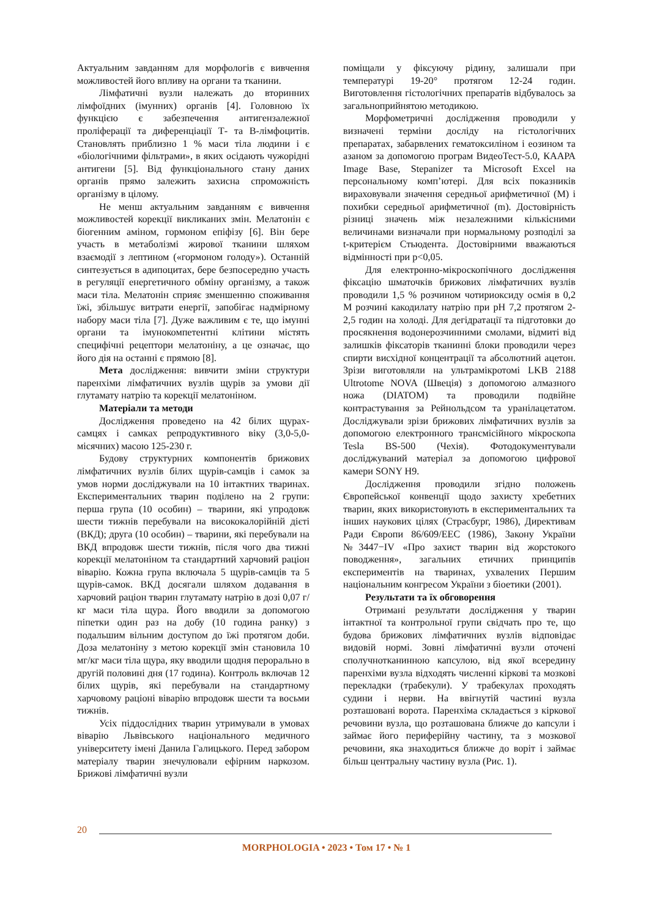Актуальним завданням для морфологів є вивчення можливостей його впливу на органи та тканини.
Лімфатичні вузли належать до вторинних лімфоїдних (імунних) органів [4]. Головною їх функцією є забезпечення антигензалежної проліферації та диференціації Т- та В-лімфоцитів. Становлять приблизно 1 % маси тіла людини і є «біологічними фільтрами», в яких осідають чужорідні антигени [5]. Від функціонального стану даних органів прямо залежить захисна спроможність організму в цілому.
Не менш актуальним завданням є вивчення можливостей корекції викликаних змін. Мелатонін є біогенним аміном, гормоном епіфізу [6]. Він бере участь в метаболізмі жирової тканини шляхом взаємодії з лептином («гормоном голоду»). Останній синтезується в адипоцитах, бере безпосередню участь в регуляції енергетичного обміну організму, а також маси тіла. Мелатонін сприяє зменшенню споживання їжі, збільшує витрати енергії, запобігає надмірному набору маси тіла [7]. Дуже важливим є те, що імунні органи та імунокомпетентні клітини містять специфічні рецептори мелатоніну, а це означає, що його дія на останні є прямою [8].
Мета дослідження: вивчити зміни структури паренхіми лімфатичних вузлів щурів за умови дії глутамату натрію та корекції мелатоніном.
Матеріали та методи
Дослідження проведено на 42 білих щурах-самцях і самках репродуктивного віку (3,0-5,0-місячних) масою 125-230 г.
Будову структурних компонентів брижових лімфатичних вузлів білих щурів-самців і самок за умов норми досліджували на 10 інтактних тваринах. Експериментальних тварин поділено на 2 групи: перша група (10 особин) – тварини, які упродовж шести тижнів перебували на висококалорійній дієті (ВКД); друга (10 особин) – тварини, які перебували на ВКД впродовж шести тижнів, після чого два тижні корекції мелатоніном та стандартний харчовий раціон віварію. Кожна група включала 5 щурів-самців та 5 щурів-самок. ВКД досягали шляхом додавання в харчовий раціон тварин глутамату натрію в дозі 0,07 г/кг маси тіла щура. Його вводили за допомогою піпетки один раз на добу (10 година ранку) з подальшим вільним доступом до їжі протягом доби. Доза мелатоніну з метою корекції змін становила 10 мг/кг маси тіла щура, яку вводили щодня перорально в другій половині дня (17 година). Контроль включав 12 білих щурів, які перебували на стандартному харчовому раціоні віварію впродовж шести та восьми тижнів.
Усіх піддослідних тварин утримували в умовах віварію Львівського національного медичного університету імені Данила Галицького. Перед забором матеріалу тварин знечулювали ефірним наркозом. Брижові лімфатичні вузли
поміщали у фіксуючу рідину, залишали при температурі 19-20° протягом 12-24 годин. Виготовлення гістологічних препаратів відбувалось за загальноприйнятою методикою.
Морфометричні дослідження проводили у визначені терміни досліду на гістологічних препаратах, забарвлених гематоксиліном і еозином та азаном за допомогою програм ВидеоТест-5.0, КААРА Image Base, Stepanizer та Microsoft Excel на персональному комп’ютері. Для всіх показників вираховували значення середньої арифметичної (М) і похибки середньої арифметичної (m). Достовірність різниці значень між незалежними кількісними величинами визначали при нормальному розподілі за t-критерієм Стьюдента. Достовірними вважаються відмінності при р<0,05.
Для електронно-мікроскопічного дослідження фіксацію шматочків брижових лімфатичних вузлів проводили 1,5 % розчином чотириоксиду осмія в 0,2 М розчині какодилату натрію при рН 7,2 протягом 2-2,5 годин на холоді. Для дегідратації та підготовки до просякнення водонерозчинними смолами, відмиті від залишків фіксаторів тканинні блоки проводили через спирти висхідної концентрації та абсолютний ацетон. Зрізи виготовляли на ультрамікротомі LKB 2188 Ultrotome NOVA (Швеція) з допомогою алмазного ножа (DIATOM) та проводили подвійне контрастування за Рейнольдсом та уранілацетатом. Досліджували зрізи брижових лімфатичних вузлів за допомогою електронного трансмісійного мікроскопа Tesla BS-500 (Чехія). Фотодокументували досліджуваний матеріал за допомогою цифрової камери SONY H9.
Дослідження проводили згідно положень Європейської конвенції щодо захисту хребетних тварин, яких використовують в експериментальних та інших наукових цілях (Страсбург, 1986), Директивам Ради Європи 86/609/ЕЕС (1986), Закону України №3447−IV «Про захист тварин від жорстокого поводження», загальних етичних принципів експериментів на тваринах, ухвалених Першим національним конгресом України з біоетики (2001).
Результати та їх обговорення
Отримані результати дослідження у тварин інтактної та контрольної групи свідчать про те, що будова брижових лімфатичних вузлів відповідає видовій нормі. Зовні лімфатичні вузли оточені сполучнотканинною капсулою, від якої всередину паренхіми вузла відходять численні кіркові та мозкові перекладки (трабекули). У трабекулах проходять судини і нерви. На ввігнутій частині вузла розташовані ворота. Паренхіма складається з кіркової речовини вузла, що розташована ближче до капсули і займає його периферійну частину, та з мозкової речовини, яка знаходиться ближче до воріт і займає більш центральну частину вузла (Рис. 1).
20
MORPHOLOGIA • 2023 • Том 17 • № 1